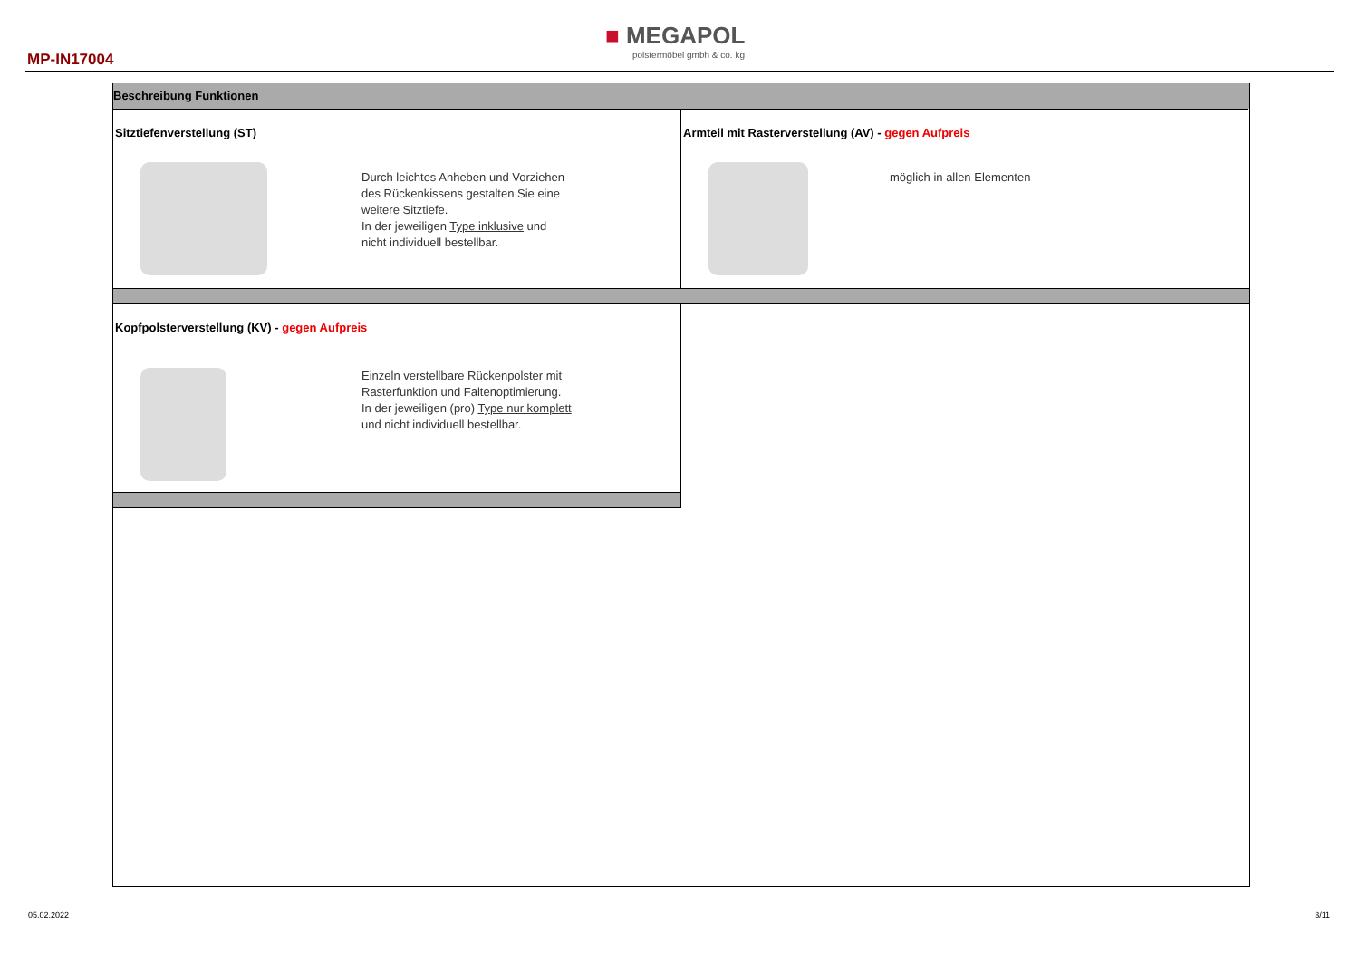MP-IN17004
■ MEGAPOL
polstermöbel gmbh & co. kg
Beschreibung Funktionen
Sitztiefenverstellung (ST)
Durch leichtes Anheben und Vorziehen
des Rückenkissens gestalten Sie eine
weitere Sitztiefe.
In der jeweiligen Type inklusive und
nicht individuell bestellbar.
Armteil mit Rasterverstellung (AV) - gegen Aufpreis
möglich in allen Elementen
Kopfpolsterverstellung (KV) - gegen Aufpreis
Einzeln verstellbare Rückenpolster mit
Rasterfunktion und Faltenoptimierung.
In der jeweiligen (pro) Type nur komplett
und nicht individuell bestellbar.
05.02.2022 3/11